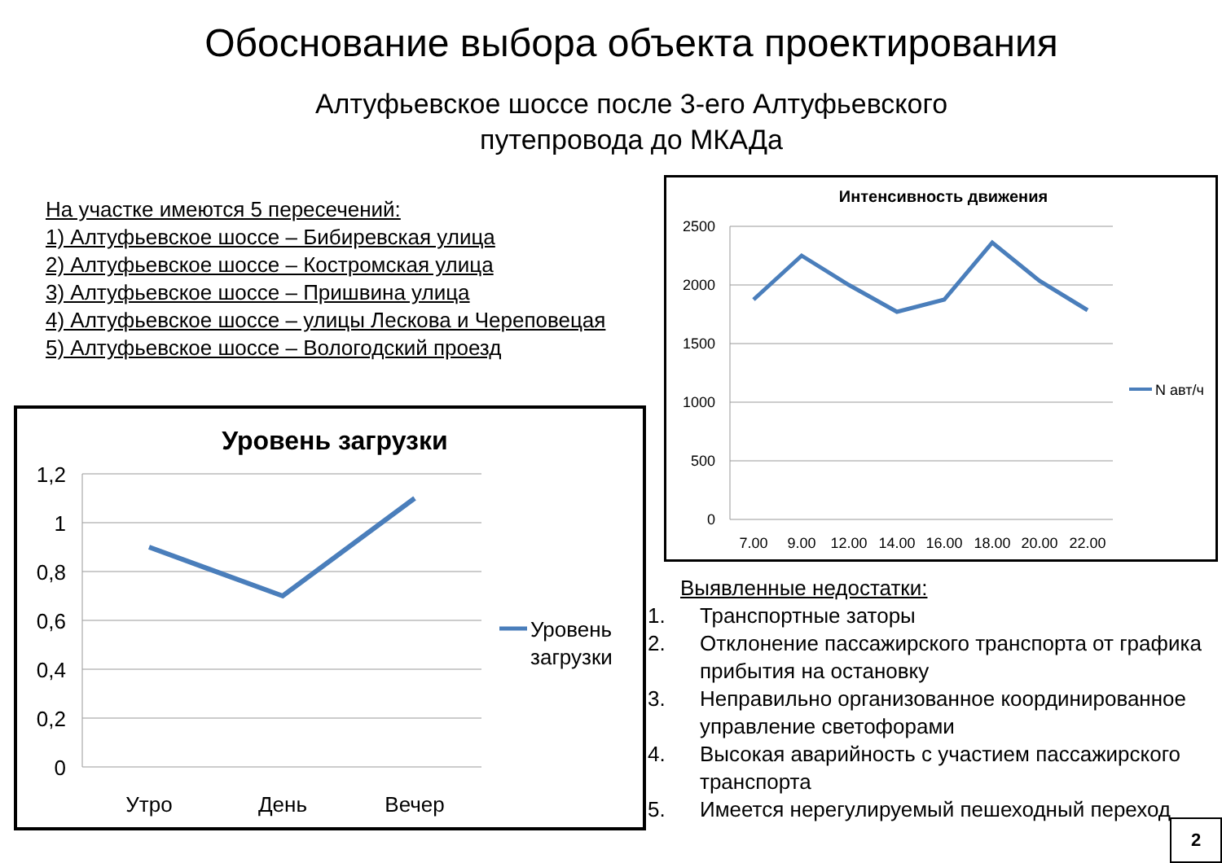Обоснование выбора объекта проектирования
Алтуфьевское шоссе после 3-его Алтуфьевского
путепровода до МКАДа
На участке имеются 5 пересечений:
1) Алтуфьевское шоссе – Бибиревская улица
2) Алтуфьевское шоссе – Костромская улица
3) Алтуфьевское шоссе – Пришвина улица
4) Алтуфьевское шоссе – улицы Лескова и Череповецая
5) Алтуфьевское шоссе – Вологодский проезд
Интенсивность движения
2500
2000
1500
1000
500
0
7.00
9.00
12.00
14.00
16.00
18.00
20.00
22.00
N авт/ч
Уровень загрузки
1,2
1
0,8
0,6
0,4
0,2
0
Утро
День
Вечер
Уровень
загрузки
Выявленные недостатки:
1. Транспортные заторы
2. Отклонение пассажирского транспорта от графика прибытия на остановку
3. Неправильно организованное координированное управление светофорами
4. Высокая аварийность с участием пассажирского транспорта
5. Имеется нерегулируемый пешеходный переход
2